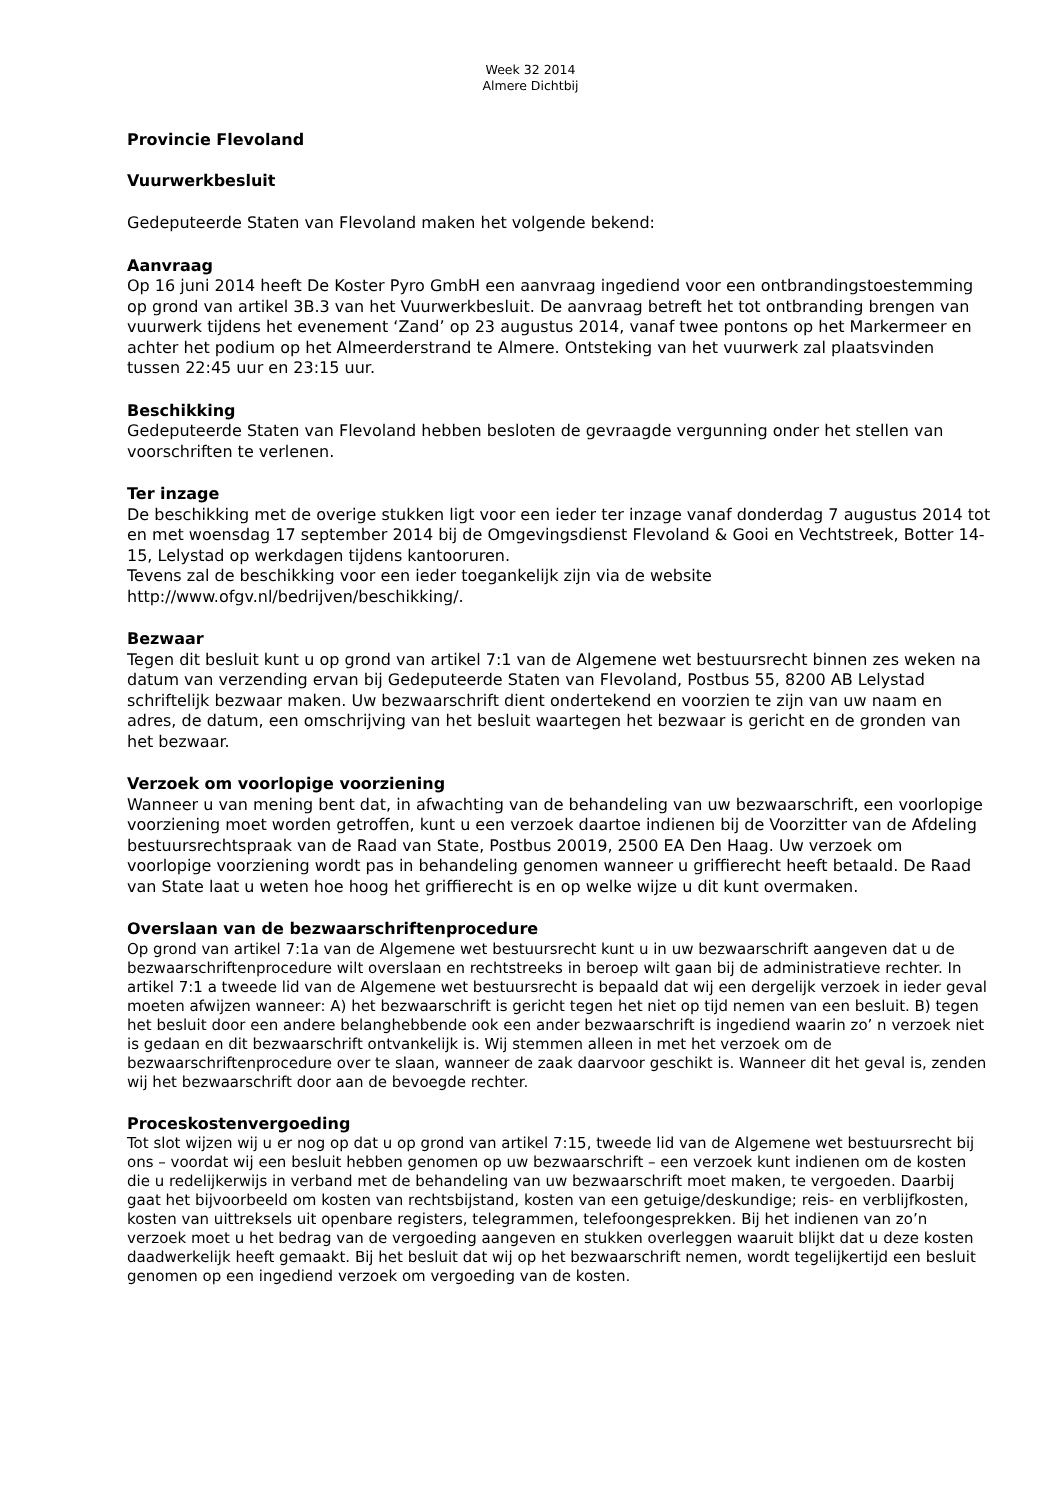Week 32 2014
Almere Dichtbij
Provincie Flevoland
Vuurwerkbesluit
Gedeputeerde Staten van Flevoland maken het volgende bekend:
Aanvraag
Op 16 juni 2014 heeft De Koster Pyro GmbH een aanvraag ingediend voor een ontbrandingstoestemming op grond van artikel 3B.3 van het Vuurwerkbesluit. De aanvraag betreft het tot ontbranding brengen van vuurwerk tijdens het evenement ‘Zand’ op 23 augustus 2014, vanaf twee pontons op het Markermeer en achter het podium op het Almeerderstrand te Almere. Ontsteking van het vuurwerk zal plaatsvinden tussen 22:45 uur en 23:15 uur.
Beschikking
Gedeputeerde Staten van Flevoland hebben besloten de gevraagde vergunning onder het stellen van voorschriften te verlenen.
Ter inzage
De beschikking met de overige stukken ligt voor een ieder ter inzage vanaf donderdag 7 augustus 2014 tot en met woensdag 17 september 2014 bij de Omgevingsdienst Flevoland & Gooi en Vechtstreek, Botter 14-15, Lelystad op werkdagen tijdens kantooruren.
Tevens zal de beschikking voor een ieder toegankelijk zijn via de website http://www.ofgv.nl/bedrijven/beschikking/.
Bezwaar
Tegen dit besluit kunt u op grond van artikel 7:1 van de Algemene wet bestuursrecht binnen zes weken na datum van verzending ervan bij Gedeputeerde Staten van Flevoland, Postbus 55, 8200 AB Lelystad schriftelijk bezwaar maken. Uw bezwaarschrift dient ondertekend en voorzien te zijn van uw naam en adres, de datum, een omschrijving van het besluit waartegen het bezwaar is gericht en de gronden van het bezwaar.
Verzoek om voorlopige voorziening
Wanneer u van mening bent dat, in afwachting van de behandeling van uw bezwaarschrift, een voorlopige voorziening moet worden getroffen, kunt u een verzoek daartoe indienen bij de Voorzitter van de Afdeling bestuursrechtspraak van de Raad van State, Postbus 20019, 2500 EA Den Haag. Uw verzoek om voorlopige voorziening wordt pas in behandeling genomen wanneer u griffierecht heeft betaald. De Raad van State laat u weten hoe hoog het griffierecht is en op welke wijze u dit kunt overmaken.
Overslaan van de bezwaarschriftenprocedure
Op grond van artikel 7:1a van de Algemene wet bestuursrecht kunt u in uw bezwaarschrift aangeven dat u de bezwaarschriftenprocedure wilt overslaan en rechtstreeks in beroep wilt gaan bij de administratieve rechter. In artikel 7:1 a tweede lid van de Algemene wet bestuursrecht is bepaald dat wij een dergelijk verzoek in ieder geval moeten afwijzen wanneer: A) het bezwaarschrift is gericht tegen het niet op tijd nemen van een besluit. B) tegen het besluit door een andere belanghebbende ook een ander bezwaarschrift is ingediend waarin zo’ n verzoek niet is gedaan en dit bezwaarschrift ontvankelijk is. Wij stemmen alleen in met het verzoek om de bezwaarschriftenprocedure over te slaan, wanneer de zaak daarvoor geschikt is. Wanneer dit het geval is, zenden wij het bezwaarschrift door aan de bevoegde rechter.
Proceskostenvergoeding
Tot slot wijzen wij u er nog op dat u op grond van artikel 7:15, tweede lid van de Algemene wet bestuursrecht bij ons – voordat wij een besluit hebben genomen op uw bezwaarschrift – een verzoek kunt indienen om de kosten die u redelijkerwijs in verband met de behandeling van uw bezwaarschrift moet maken, te vergoeden. Daarbij gaat het bijvoorbeeld om kosten van rechtsbijstand, kosten van een getuige/deskundige; reis- en verblijfkosten, kosten van uittreksels uit openbare registers, telegrammen, telefoongesprekken. Bij het indienen van zo’n verzoek moet u het bedrag van de vergoeding aangeven en stukken overleggen waaruit blijkt dat u deze kosten daadwerkelijk heeft gemaakt. Bij het besluit dat wij op het bezwaarschrift nemen, wordt tegelijkertijd een besluit genomen op een ingediend verzoek om vergoeding van de kosten.